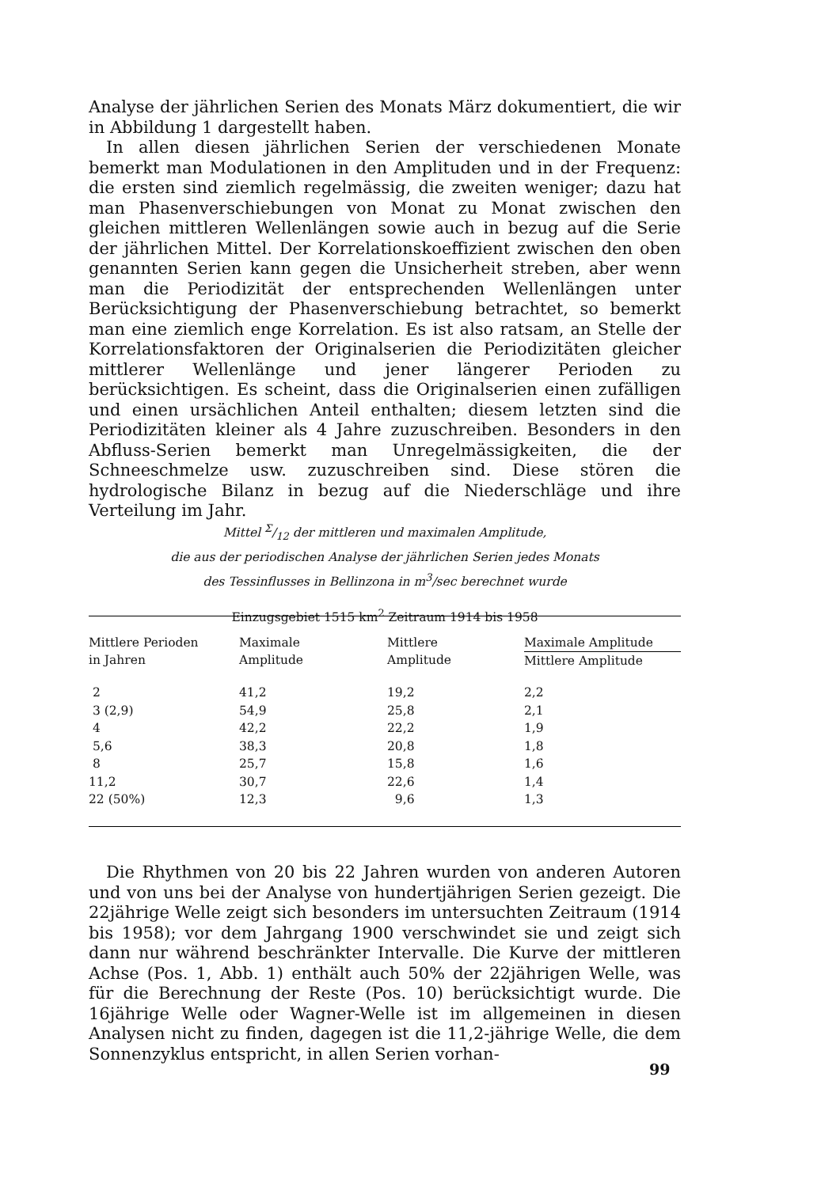Analyse der jährlichen Serien des Monats März dokumentiert, die wir in Abbildung 1 dargestellt haben.
In allen diesen jährlichen Serien der verschiedenen Monate bemerkt man Modulationen in den Amplituden und in der Frequenz: die ersten sind ziemlich regelmässig, die zweiten weniger; dazu hat man Phasenverschiebungen von Monat zu Monat zwischen den gleichen mittleren Wellenlängen sowie auch in bezug auf die Serie der jährlichen Mittel. Der Korrelationskoeffizient zwischen den oben genannten Serien kann gegen die Unsicherheit streben, aber wenn man die Periodizität der entsprechenden Wellenlängen unter Berücksichtigung der Phasenverschiebung betrachtet, so bemerkt man eine ziemlich enge Korrelation. Es ist also ratsam, an Stelle der Korrelationsfaktoren der Originalserien die Periodizitäten gleicher mittlerer Wellenlänge und jener längerer Perioden zu berücksichtigen. Es scheint, dass die Originalserien einen zufälligen und einen ursächlichen Anteil enthalten; diesem letzten sind die Periodizitäten kleiner als 4 Jahre zuzuschreiben. Besonders in den Abfluss-Serien bemerkt man Unregelmässigkeiten, die der Schneeschmelze usw. zuzuschreiben sind. Diese stören die hydrologische Bilanz in bezug auf die Niederschläge und ihre Verteilung im Jahr.
Mittel Σ/12 der mittleren und maximalen Amplitude,
die aus der periodischen Analyse der jährlichen Serien jedes Monats
des Tessinflusses in Bellinzona in m<sup>3</sup>/sec berechnet wurde
Einzugsgebiet 1515 km<sup>2</sup> Zeitraum 1914 bis 1958
| Mittlere Perioden in Jahren | Maximale Amplitude | Mittlere Amplitude | Maximale Amplitude Mittlere Amplitude |
| --- | --- | --- | --- |
| 2 | 41,2 | 19,2 | 2,2 |
| 3 (2,9) | 54,9 | 25,8 | 2,1 |
| 4 | 42,2 | 22,2 | 1,9 |
| 5,6 | 38,3 | 20,8 | 1,8 |
| 8 | 25,7 | 15,8 | 1,6 |
| 11,2 | 30,7 | 22,6 | 1,4 |
| 22 (50%) | 12,3 | 9,6 | 1,3 |
Die Rhythmen von 20 bis 22 Jahren wurden von anderen Autoren und von uns bei der Analyse von hundertjährigen Serien gezeigt. Die 22jährige Welle zeigt sich besonders im untersuchten Zeitraum (1914 bis 1958); vor dem Jahrgang 1900 verschwindet sie und zeigt sich dann nur während beschränkter Intervalle. Die Kurve der mittleren Achse (Pos. 1, Abb. 1) enthält auch 50% der 22jährigen Welle, was für die Berechnung der Reste (Pos. 10) berücksichtigt wurde. Die 16jährige Welle oder Wagner-Welle ist im allgemeinen in diesen Analysen nicht zu finden, dagegen ist die 11,2-jährige Welle, die dem Sonnenzyklus entspricht, in allen Serien vorhan-
99